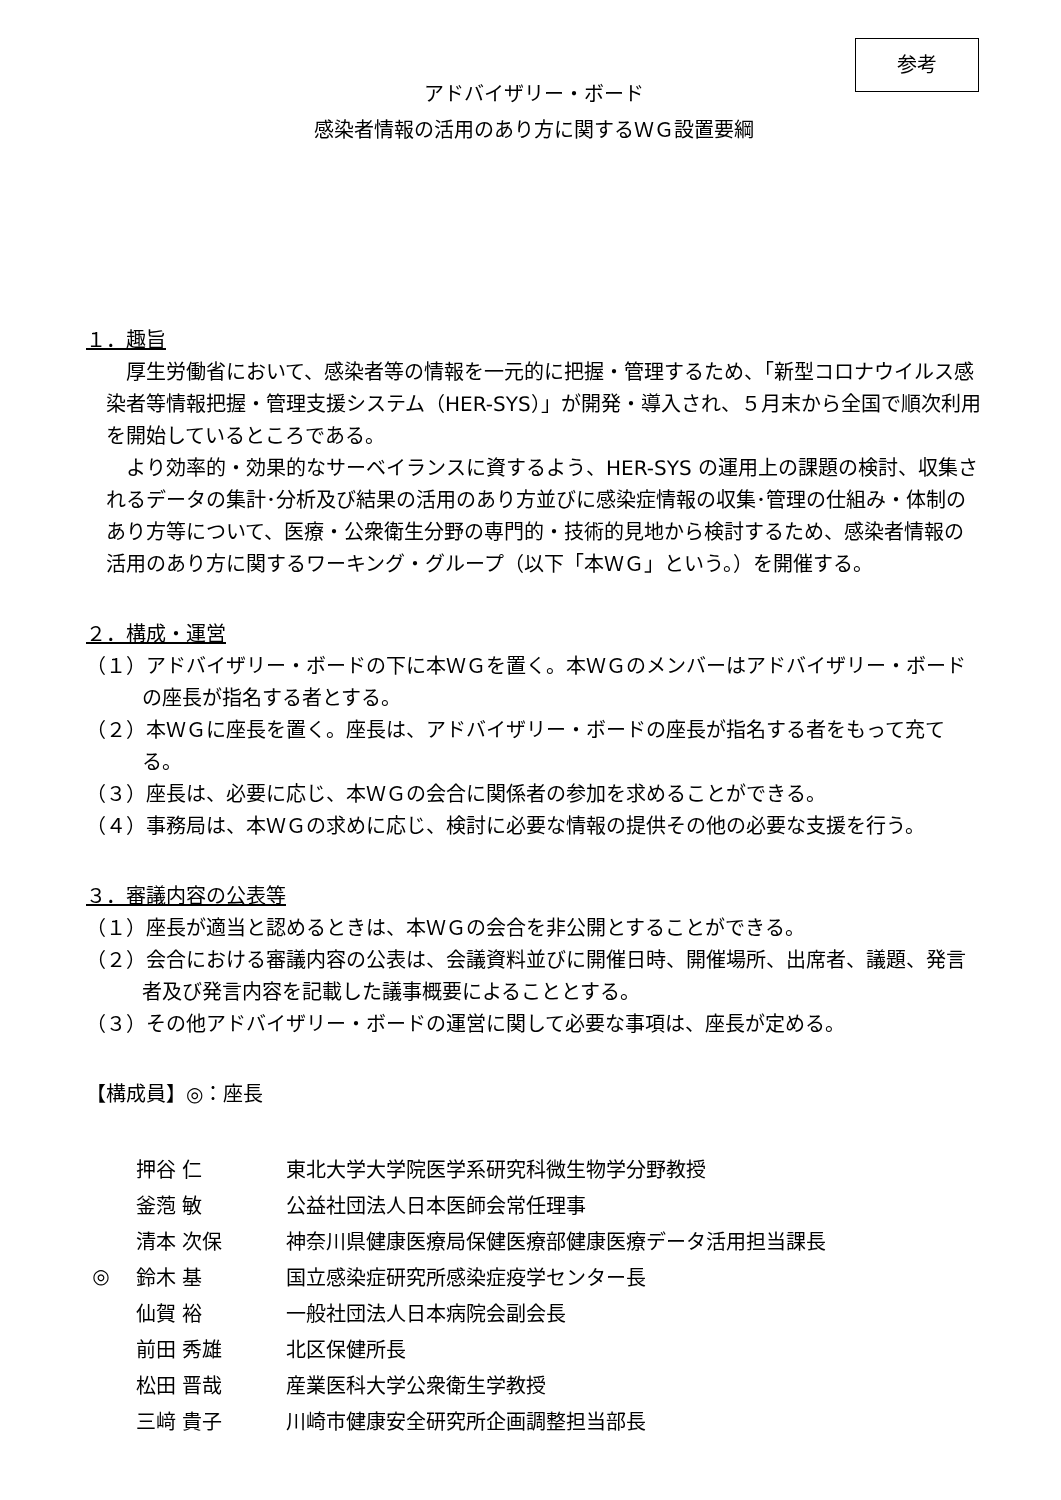参考
アドバイザリー・ボード
感染者情報の活用のあり方に関するＷＧ設置要綱
１．趣旨
厚生労働省において、感染者等の情報を一元的に把握・管理するため、「新型コロナウイルス感染者等情報把握・管理支援システム（HER-SYS）」が開発・導入され、５月末から全国で順次利用を開始しているところである。
より効率的・効果的なサーベイランスに資するよう、HER-SYS の運用上の課題の検討、収集されるデータの集計･分析及び結果の活用のあり方並びに感染症情報の収集･管理の仕組み・体制のあり方等について、医療・公衆衛生分野の専門的・技術的見地から検討するため、感染者情報の活用のあり方に関するワーキング・グループ（以下「本ＷＧ」という。）を開催する。
２．構成・運営
（１）アドバイザリー・ボードの下に本ＷＧを置く。本ＷＧのメンバーはアドバイザリー・ボードの座長が指名する者とする。
（２）本ＷＧに座長を置く。座長は、アドバイザリー・ボードの座長が指名する者をもって充てる。
（３）座長は、必要に応じ、本ＷＧの会合に関係者の参加を求めることができる。
（４）事務局は、本ＷＧの求めに応じ、検討に必要な情報の提供その他の必要な支援を行う。
３．審議内容の公表等
（１）座長が適当と認めるときは、本ＷＧの会合を非公開とすることができる。
（２）会合における審議内容の公表は、会議資料並びに開催日時、開催場所、出席者、議題、発言者及び発言内容を記載した議事概要によることとする。
（３）その他アドバイザリー・ボードの運営に関して必要な事項は、座長が定める。
【構成員】◎：座長
| | 押谷 仁 | 東北大学大学院医学系研究科微生物学分野教授 |
| | 釜萢 敏 | 公益社団法人日本医師会常任理事 |
| | 清本 次保 | 神奈川県健康医療局保健医療部健康医療データ活用担当課長 |
| ◎ | 鈴木 基 | 国立感染症研究所感染症疫学センター長 |
| | 仙賀 裕 | 一般社団法人日本病院会副会長 |
| | 前田 秀雄 | 北区保健所長 |
| | 松田 晋哉 | 産業医科大学公衆衛生学教授 |
| | 三﨑 貴子 | 川崎市健康安全研究所企画調整担当部長 |